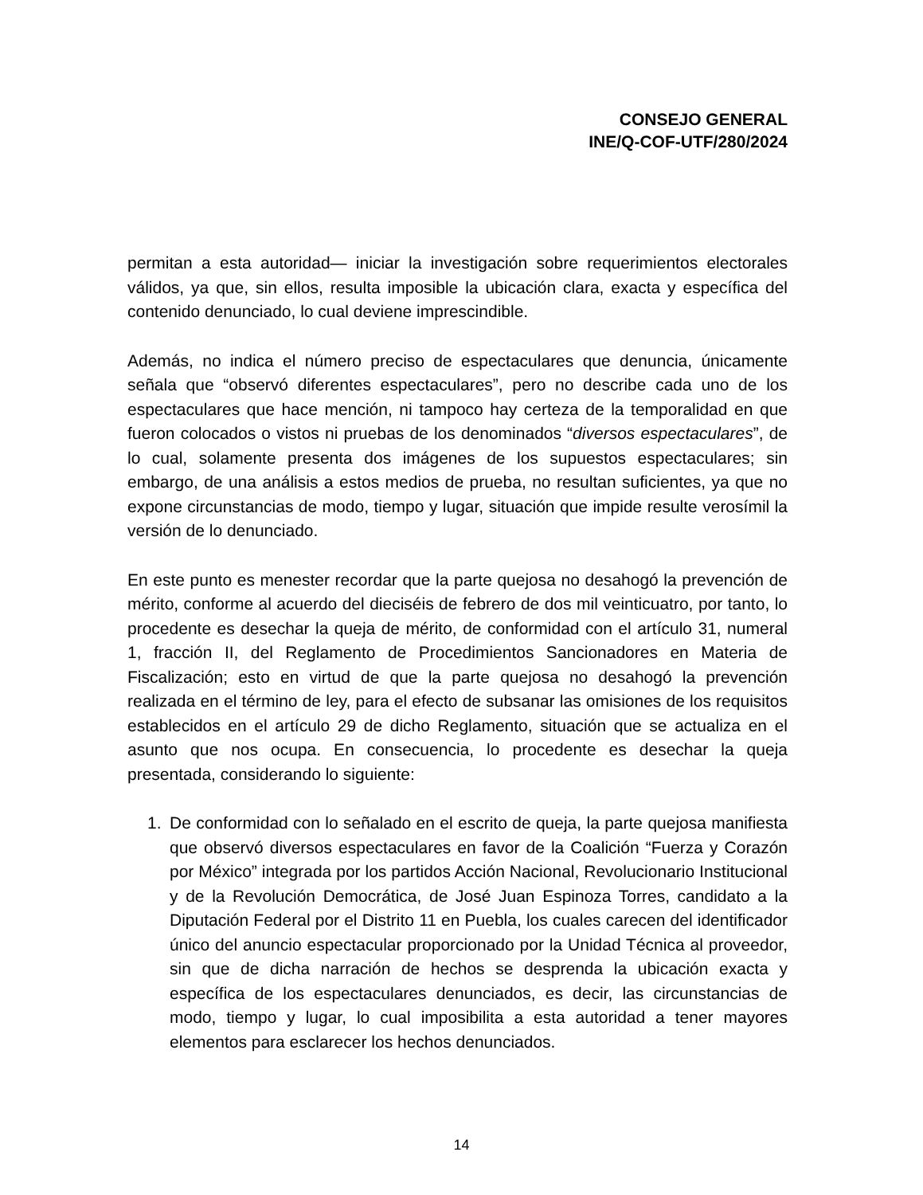CONSEJO GENERAL
INE/Q-COF-UTF/280/2024
permitan a esta autoridad— iniciar la investigación sobre requerimientos electorales válidos, ya que, sin ellos, resulta imposible la ubicación clara, exacta y específica del contenido denunciado, lo cual deviene imprescindible.
Además, no indica el número preciso de espectaculares que denuncia, únicamente señala que “observó diferentes espectaculares”, pero no describe cada uno de los espectaculares que hace mención, ni tampoco hay certeza de la temporalidad en que fueron colocados o vistos ni pruebas de los denominados “diversos espectaculares”, de lo cual, solamente presenta dos imágenes de los supuestos espectaculares; sin embargo, de una análisis a estos medios de prueba, no resultan suficientes, ya que no expone circunstancias de modo, tiempo y lugar, situación que impide resulte verosímil la versión de lo denunciado.
En este punto es menester recordar que la parte quejosa no desahogó la prevención de mérito, conforme al acuerdo del dieciséis de febrero de dos mil veinticuatro, por tanto, lo procedente es desechar la queja de mérito, de conformidad con el artículo 31, numeral 1, fracción II, del Reglamento de Procedimientos Sancionadores en Materia de Fiscalización; esto en virtud de que la parte quejosa no desahogó la prevención realizada en el término de ley, para el efecto de subsanar las omisiones de los requisitos establecidos en el artículo 29 de dicho Reglamento, situación que se actualiza en el asunto que nos ocupa. En consecuencia, lo procedente es desechar la queja presentada, considerando lo siguiente:
1. De conformidad con lo señalado en el escrito de queja, la parte quejosa manifiesta que observó diversos espectaculares en favor de la Coalición “Fuerza y Corazón por México” integrada por los partidos Acción Nacional, Revolucionario Institucional y de la Revolución Democrática, de José Juan Espinoza Torres, candidato a la Diputación Federal por el Distrito 11 en Puebla, los cuales carecen del identificador único del anuncio espectacular proporcionado por la Unidad Técnica al proveedor, sin que de dicha narración de hechos se desprenda la ubicación exacta y específica de los espectaculares denunciados, es decir, las circunstancias de modo, tiempo y lugar, lo cual imposibilita a esta autoridad a tener mayores elementos para esclarecer los hechos denunciados.
14